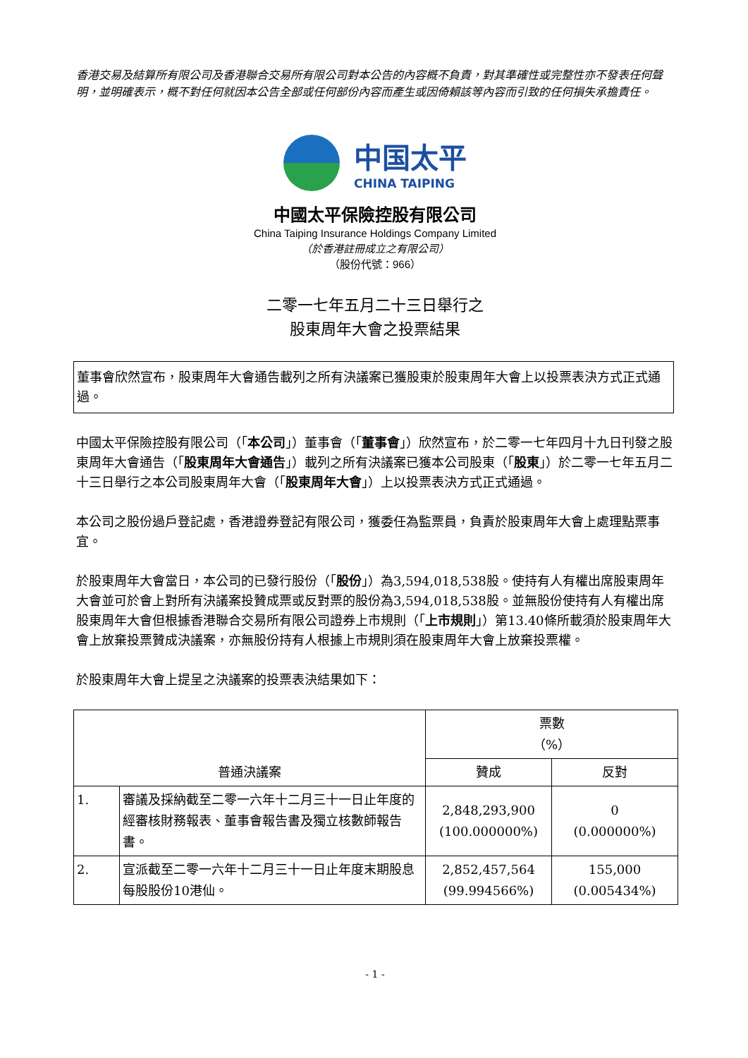香港交易及結算所有限公司及香港聯合交易所有限公司對本公告的內容概不負責，對其準確性或完整性亦不發表任何聲明，並明確表示，概不對任何就因本公告全部或任何部份內容而產生或因倚賴該等內容而引致的任何損失承擔責任。
中国太平
CHINA TAIPING
中國太平保險控股有限公司
China Taiping Insurance Holdings Company Limited
（於香港註冊成立之有限公司）
（股份代號：966）
二零一七年五月二十三日舉行之
股東周年大會之投票結果
董事會欣然宣布，股東周年大會通告載列之所有決議案已獲股東於股東周年大會上以投票表決方式正式通過。
中國太平保險控股有限公司（「本公司」）董事會（「董事會」）欣然宣布，於二零一七年四月十九日刊發之股東周年大會通告（「股東周年大會通告」）載列之所有決議案已獲本公司股東（「股東」）於二零一七年五月二十三日舉行之本公司股東周年大會（「股東周年大會」）上以投票表決方式正式通過。
本公司之股份過戶登記處，香港證券登記有限公司，獲委任為監票員，負責於股東周年大會上處理點票事宜。
於股東周年大會當日，本公司的已發行股份（「股份」）為3,594,018,538股。使持有人有權出席股東周年大會並可於會上對所有決議案投贊成票或反對票的股份為3,594,018,538股。並無股份使持有人有權出席股東周年大會但根據香港聯合交易所有限公司證券上市規則（「上市規則」）第13.40條所載須於股東周年大會上放棄投票贊成決議案，亦無股份持有人根據上市規則須在股東周年大會上放棄投票權。
於股東周年大會上提呈之決議案的投票表決結果如下：
| 普通決議案 | | 票數 （%） | |
| --- | --- | --- | --- |
| | | 贊成 | 反對 |
| 1. | 審議及採納截至二零一六年十二月三十一日止年度的經審核財務報表、董事會報告書及獨立核數師報告書。 | 2,848,293,900 (100.000000%) | 0 (0.000000%) |
| 2. | 宣派截至二零一六年十二月三十一日止年度末期股息每股股份10港仙。 | 2,852,457,564 (99.994566%) | 155,000 (0.005434%) |
- 1 -